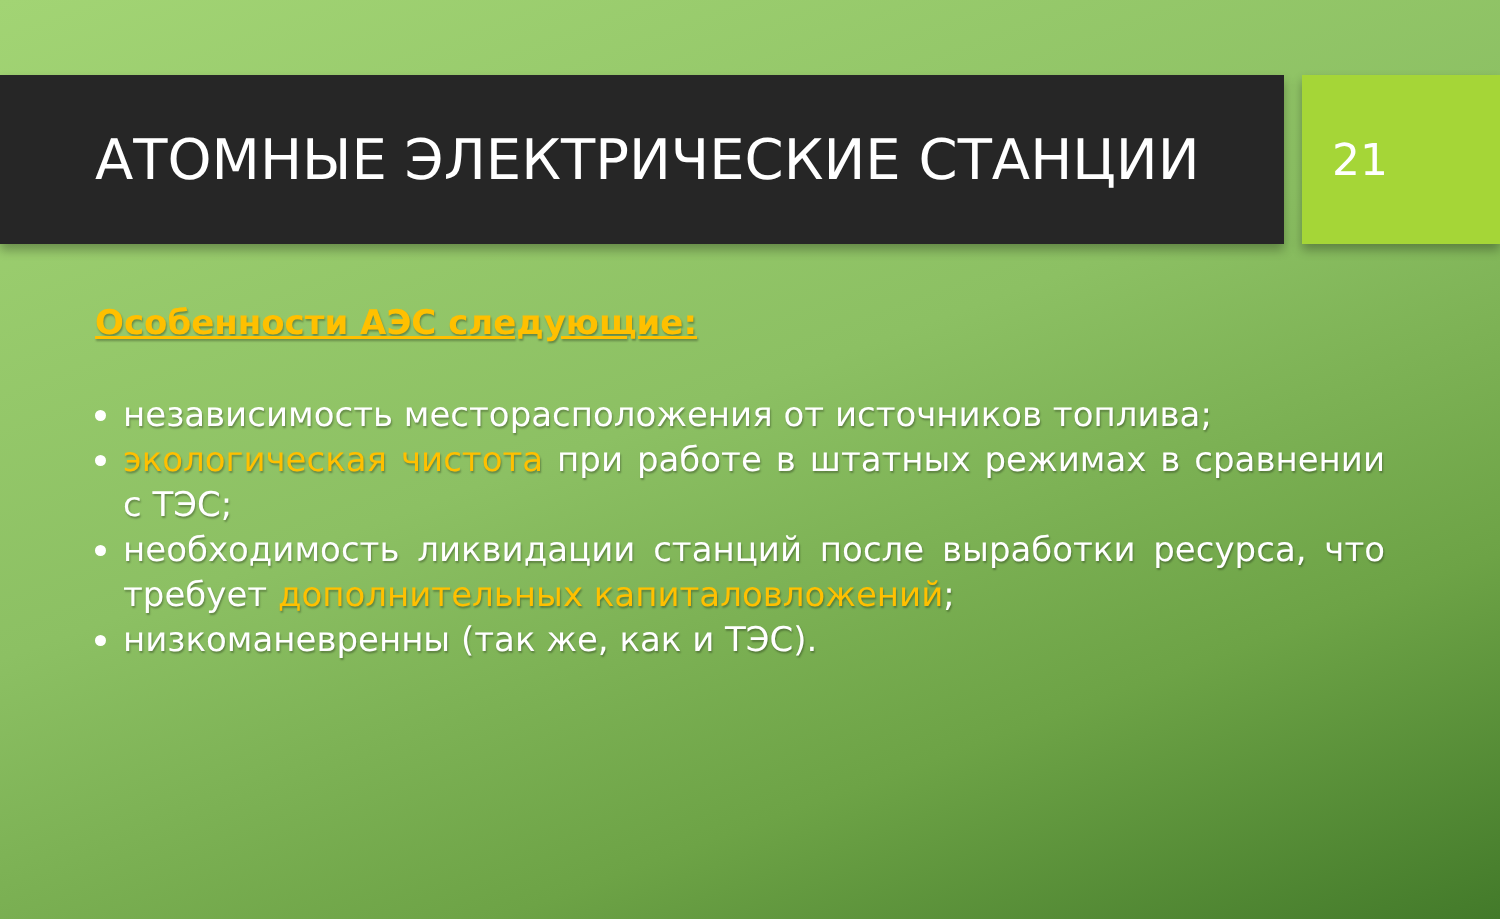АТОМНЫЕ ЭЛЕКТРИЧЕСКИЕ СТАНЦИИ
21
Особенности АЭС следующие:
независимость месторасположения от источников топлива;
экологическая чистота при работе в штатных режимах в сравнении с ТЭС;
необходимость ликвидации станций после выработки ресурса, что требует дополнительных капиталовложений;
низкоманевренны (так же, как и ТЭС).